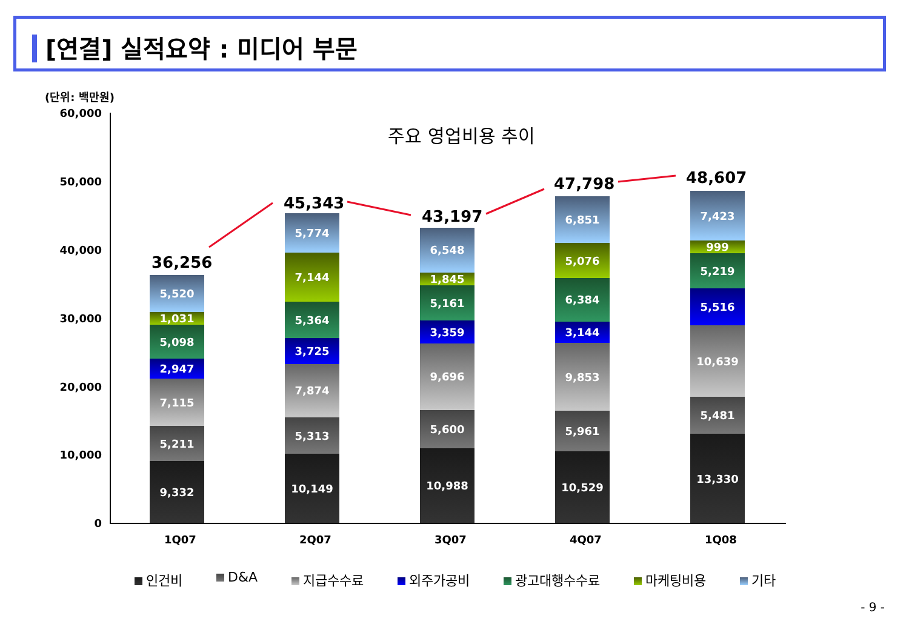[연결] 실적요약 : 미디어 부문
(단위: 백만원)
주요 영업비용 추이
60,000
50,000
40,000
30,000
20,000
10,000
0
36,256
5,520
1,031
5,098
2,947
7,115
5,211
9,332
45,343
5,774
7,144
5,364
3,725
7,874
5,313
10,149
43,197
6,548
1,845
5,161
3,359
9,696
5,600
10,988
47,798
6,851
5,076
6,384
3,144
9,853
5,961
10,529
48,607
7,423
999
5,219
5,516
10,639
5,481
13,330
1Q07 2Q07 3Q07 4Q07 1Q08
인건비 D&A 지급수수료 외주가공비 광고대행수수료 마케팅비용 기타
- 9 -